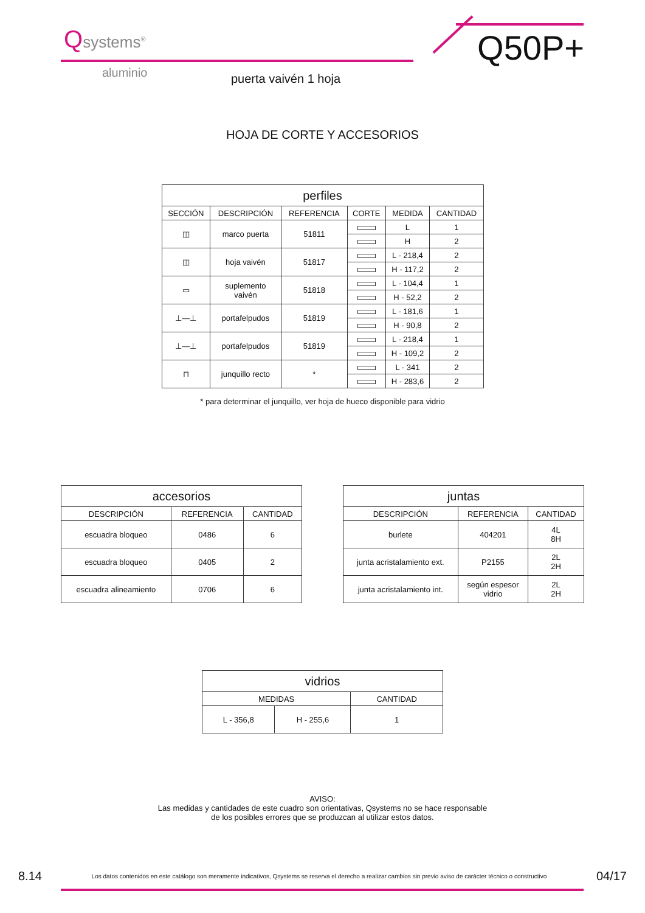Qsystems<sup>®</sup> Q50P+
aluminio puerta vaivén 1 hoja
HOJA DE CORTE Y ACCESORIOS
| perfiles | | | | | |
| --- | --- | --- | --- | --- | --- |
| SECCIÓN | DESCRIPCIÓN | REFERENCIA | CORTE | MEDIDA | CANTIDAD |
| ◫ | marco puerta | 51811 | | L | 1 |
| | | | | H | 2 |
| ◫ | hoja vaivén | 51817 | | L - 218,4 | 2 |
| | | | | H - 117,2 | 2 |
| ▭ | suplemento vaivén | 51818 | | L - 104,4 | 1 |
| | | | | H - 52,2 | 2 |
| ⊥—⊥ | portafelpudos | 51819 | | L - 181,6 | 1 |
| | | | | H - 90,8 | 2 |
| ⊥—⊥ | portafelpudos | 51819 | | L - 218,4 | 1 |
| | | | | H - 109,2 | 2 |
| ⊓ | junquillo recto | * | | L - 341 | 2 |
| | | | | H - 283,6 | 2 |
* para determinar el junquillo, ver hoja de hueco disponible para vidrio
| accesorios | | |
| --- | --- | --- |
| DESCRIPCIÓN | REFERENCIA | CANTIDAD |
| escuadra bloqueo | 0486 | 6 |
| escuadra bloqueo | 0405 | 2 |
| escuadra alineamiento | 0706 | 6 |
| juntas | | |
| --- | --- | --- |
| DESCRIPCIÓN | REFERENCIA | CANTIDAD |
| burlete | 404201 | 4L 8H |
| junta acristalamiento ext. | P2155 | 2L 2H |
| junta acristalamiento int. | según espesor vidrio | 2L 2H |
| vidrios | | |
| --- | --- | --- |
| MEDIDAS | | CANTIDAD |
| L - 356,8 | H - 255,6 | 1 |
AVISO:
Las medidas y cantidades de este cuadro son orientativas, Qsystems no se hace responsable
de los posibles errores que se produzcan al utilizar estos datos.
8.14 Los datos contenidos en este catálogo son meramente indicativos, Qsystems se reserva el derecho a realizar cambios sin previo aviso de carácter técnico o constructivo 04/17